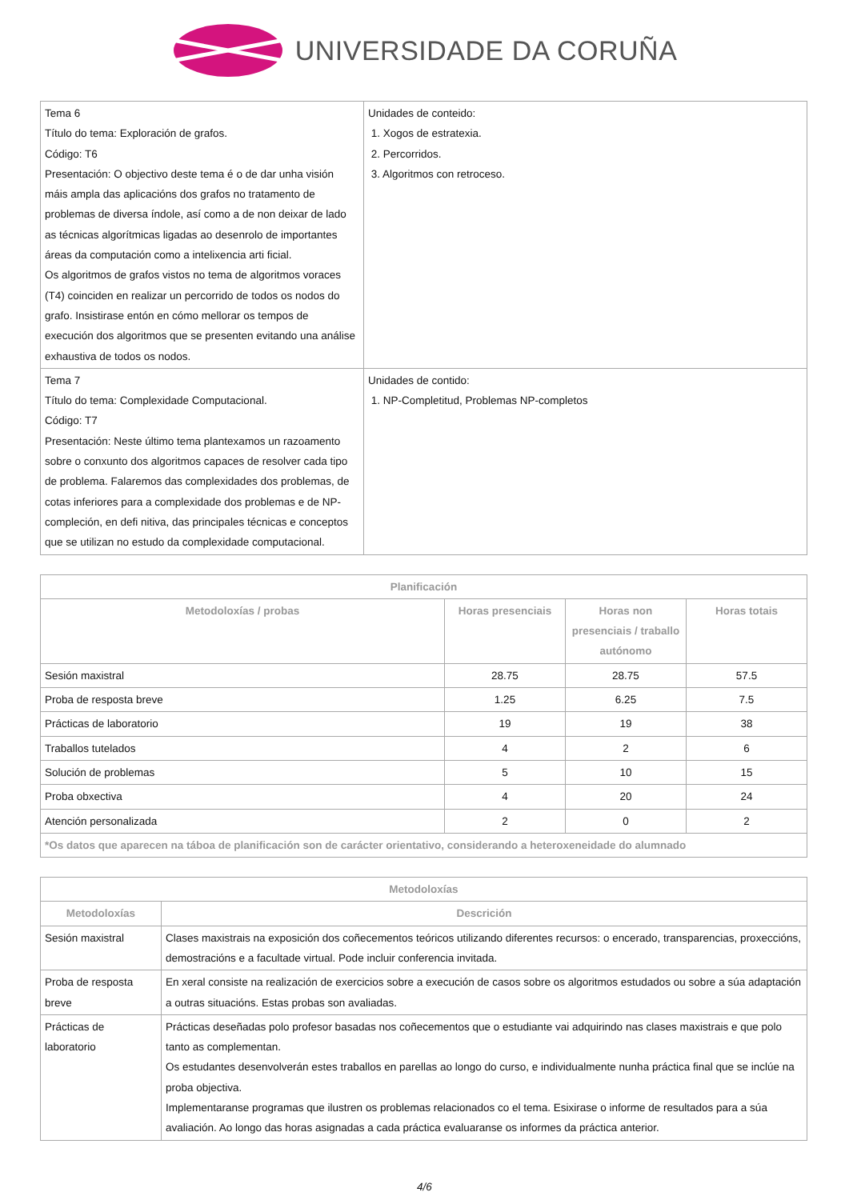UNIVERSIDADE DA CORUÑA
| Tema 6 Título do tema: Exploración de grafos. Código: T6 Presentación: O objectivo deste tema é o de dar unha visión máis ampla das aplicacións dos grafos no tratamento de problemas de diversa índole, así como a de non deixar de lado as técnicas algorítmicas ligadas ao desenrolo de importantes áreas da computación como a intelixencia arti ficial. Os algoritmos de grafos vistos no tema de algoritmos voraces (T4) coinciden en realizar un percorrido de todos os nodos do grafo. Insistirase entón en cómo mellorar os tempos de execución dos algoritmos que se presenten evitando una análise exhaustiva de todos os nodos. | Unidades de conteido: 1. Xogos de estratexia. 2. Percorridos. 3. Algoritmos con retroceso. |
| Tema 7 Título do tema: Complexidade Computacional. Código: T7 Presentación: Neste último tema plantexamos un razoamento sobre o conxunto dos algoritmos capaces de resolver cada tipo de problema. Falaremos das complexidades dos problemas, de cotas inferiores para a complexidade dos problemas e de NP-compleción, en defi nitiva, das principales técnicas e conceptos que se utilizan no estudo da complexidade computacional. | Unidades de contido: 1. NP-Completitud, Problemas NP-completos |
| Planificación | | | |
| --- | --- | --- | --- |
| Metodoloxías / probas | Horas presenciais | Horas non presenciais / traballo autónomo | Horas totais |
| Sesión maxistral | 28.75 | 28.75 | 57.5 |
| Proba de resposta breve | 1.25 | 6.25 | 7.5 |
| Prácticas de laboratorio | 19 | 19 | 38 |
| Traballos tutelados | 4 | 2 | 6 |
| Solución de problemas | 5 | 10 | 15 |
| Proba obxectiva | 4 | 20 | 24 |
| Atención personalizada | 2 | 0 | 2 |
| *Os datos que aparecen na táboa de planificación son de carácter orientativo, considerando a heteroxeneidade do alumnado | | | |
| Metodoloxías | |
| --- | --- |
| Metodoloxías | Descrición |
| Sesión maxistral | Clases maxistrais na exposición dos coñecementos teóricos utilizando diferentes recursos: o encerado, transparencias, proxeccións, demostracións e a facultade virtual. Pode incluir conferencia invitada. |
| Proba de resposta breve | En xeral consiste na realización de exercicios sobre a execución de casos sobre os algoritmos estudados ou sobre a súa adaptación a outras situacións. Estas probas son avaliadas. |
| Prácticas de laboratorio | Prácticas deseñadas polo profesor basadas nos coñecementos que o estudiante vai adquirindo nas clases maxistrais e que polo tanto as complementan. Os estudantes desenvolverán estes traballos en parellas ao longo do curso, e individualmente nunha práctica final que se inclúe na proba objectiva. Implementaranse programas que ilustren os problemas relacionados co el tema. Esixirase o informe de resultados para a súa avaliación. Ao longo das horas asignadas a cada práctica evaluaranse os informes da práctica anterior. |
4/6